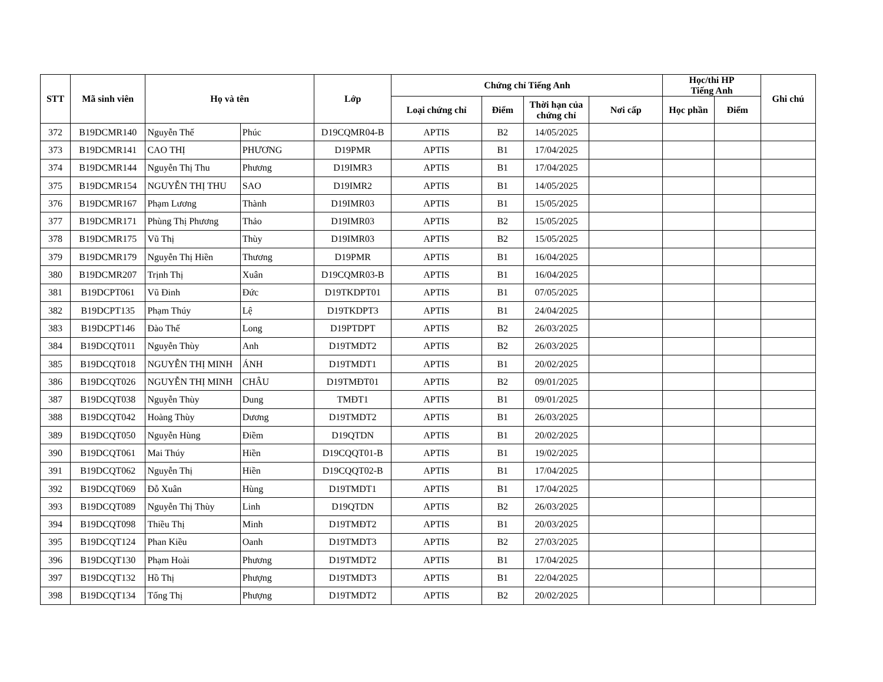| STT | Mã sinh viên | Họ và tên | | Lớp | Chứng chỉ Tiếng Anh | | | | Học/thi HP Tiếng Anh | | Ghi chú |
| --- | --- | --- | --- | --- | --- | --- | --- | --- | --- | --- | --- |
| | | | | | Loại chứng chỉ | Điểm | Thời hạn của chứng chỉ | Nơi cấp | Học phần | Điểm | |
| 372 | B19DCMR140 | Nguyễn Thế | Phúc | D19CQMR04-B | APTIS | B2 | 14/05/2025 | | | | |
| 373 | B19DCMR141 | CAO THỊ | PHƯƠNG | D19PMR | APTIS | B1 | 17/04/2025 | | | | |
| 374 | B19DCMR144 | Nguyễn Thị Thu | Phương | D19IMR3 | APTIS | B1 | 17/04/2025 | | | | |
| 375 | B19DCMR154 | NGUYỄN THỊ THU | SAO | D19IMR2 | APTIS | B1 | 14/05/2025 | | | | |
| 376 | B19DCMR167 | Phạm Lương | Thành | D19IMR03 | APTIS | B1 | 15/05/2025 | | | | |
| 377 | B19DCMR171 | Phùng Thị Phương | Thảo | D19IMR03 | APTIS | B2 | 15/05/2025 | | | | |
| 378 | B19DCMR175 | Vũ Thị | Thùy | D19IMR03 | APTIS | B2 | 15/05/2025 | | | | |
| 379 | B19DCMR179 | Nguyễn Thị Hiền | Thương | D19PMR | APTIS | B1 | 16/04/2025 | | | | |
| 380 | B19DCMR207 | Trịnh Thị | Xuân | D19CQMR03-B | APTIS | B1 | 16/04/2025 | | | | |
| 381 | B19DCPT061 | Vũ Đinh | Đức | D19TKDPT01 | APTIS | B1 | 07/05/2025 | | | | |
| 382 | B19DCPT135 | Phạm Thúy | Lệ | D19TKDPT3 | APTIS | B1 | 24/04/2025 | | | | |
| 383 | B19DCPT146 | Đào Thế | Long | D19PTDPT | APTIS | B2 | 26/03/2025 | | | | |
| 384 | B19DCQT011 | Nguyễn Thùy | Anh | D19TMDT2 | APTIS | B2 | 26/03/2025 | | | | |
| 385 | B19DCQT018 | NGUYỄN THỊ MINH | ÁNH | D19TMDT1 | APTIS | B1 | 20/02/2025 | | | | |
| 386 | B19DCQT026 | NGUYỄN THỊ MINH | CHÂU | D19TMĐT01 | APTIS | B2 | 09/01/2025 | | | | |
| 387 | B19DCQT038 | Nguyễn Thùy | Dung | TMĐT1 | APTIS | B1 | 09/01/2025 | | | | |
| 388 | B19DCQT042 | Hoàng Thùy | Dương | D19TMDT2 | APTIS | B1 | 26/03/2025 | | | | |
| 389 | B19DCQT050 | Nguyễn Hùng | Điềm | D19QTDN | APTIS | B1 | 20/02/2025 | | | | |
| 390 | B19DCQT061 | Mai Thúy | Hiền | D19CQQT01-B | APTIS | B1 | 19/02/2025 | | | | |
| 391 | B19DCQT062 | Nguyễn Thị | Hiền | D19CQQT02-B | APTIS | B1 | 17/04/2025 | | | | |
| 392 | B19DCQT069 | Đỗ Xuân | Hùng | D19TMDT1 | APTIS | B1 | 17/04/2025 | | | | |
| 393 | B19DCQT089 | Nguyễn Thị Thùy | Linh | D19QTDN | APTIS | B2 | 26/03/2025 | | | | |
| 394 | B19DCQT098 | Thiều Thị | Minh | D19TMĐT2 | APTIS | B1 | 20/03/2025 | | | | |
| 395 | B19DCQT124 | Phan Kiều | Oanh | D19TMDT3 | APTIS | B2 | 27/03/2025 | | | | |
| 396 | B19DCQT130 | Phạm Hoài | Phương | D19TMDT2 | APTIS | B1 | 17/04/2025 | | | | |
| 397 | B19DCQT132 | Hồ Thị | Phượng | D19TMDT3 | APTIS | B1 | 22/04/2025 | | | | |
| 398 | B19DCQT134 | Tống Thị | Phượng | D19TMDT2 | APTIS | B2 | 20/02/2025 | | | | |